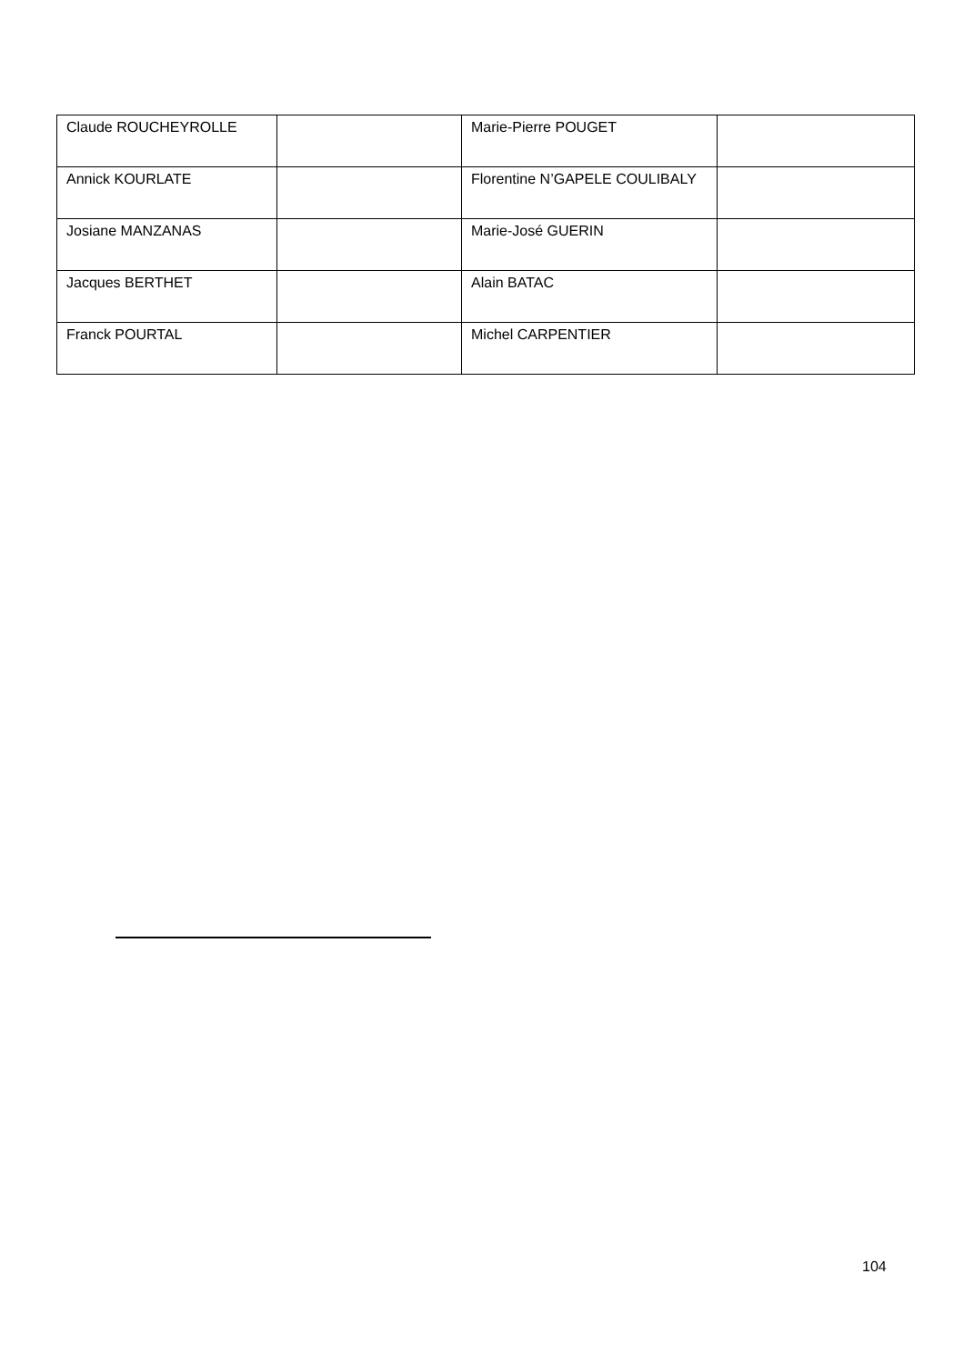| Claude ROUCHEYROLLE | | Marie-Pierre POUGET | |
| Annick KOURLATE | | Florentine N’GAPELE COULIBALY | |
| Josiane MANZANAS | | Marie-José GUERIN | |
| Jacques BERTHET | | Alain BATAC | |
| Franck POURTAL | | Michel CARPENTIER | |
104